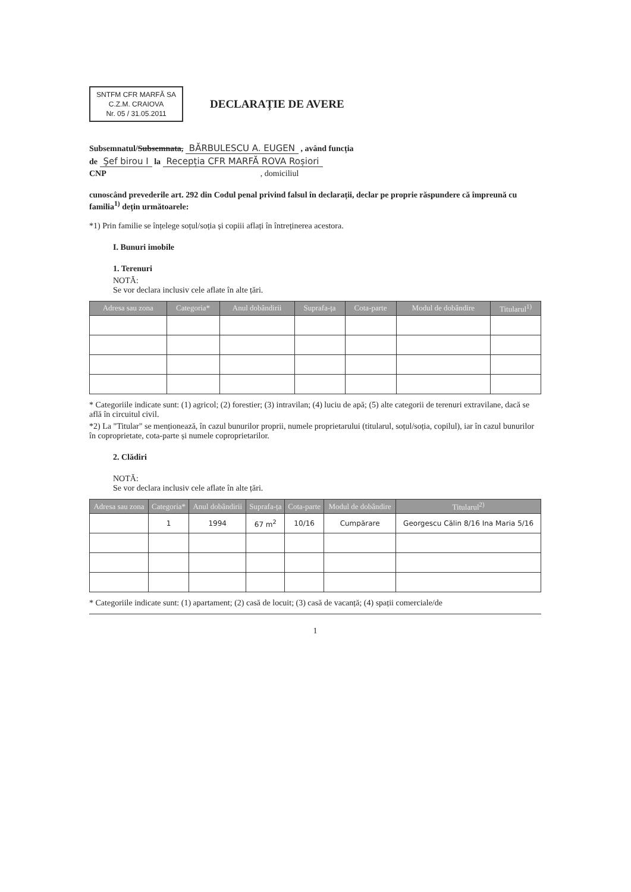SNTFM CFR MARFĂ SA
C.Z.M. CRAIOVA
Nr. 05 / 31.05.2011
DECLARAȚIE DE AVERE
Subsemnatul/Subsemnata, BĂRBULESCU A. EUGEN , având funcția
de Şef birou I la Recepția CFR MARFĂ ROVA Roșiori
CNP , domiciliul
cunoscând prevederile art. 292 din Codul penal privind falsul în declarații, declar pe proprie răspundere că împreună cu familia<sup>1)</sup> dețin următoarele:
*1) Prin familie se înțelege soțul/soția și copiii aflați în întreținerea acestora.
I. Bunuri imobile
1. Terenuri
NOTĂ:
Se vor declara inclusiv cele aflate în alte țări.
| Adresa sau zona | Categoria* | Anul dobândirii | Suprafa-ța | Cota-parte | Modul de dobândire | Titularul<sup>1)</sup> |
| --- | --- | --- | --- | --- | --- | --- |
* Categoriile indicate sunt: (1) agricol; (2) forestier; (3) intravilan; (4) luciu de apă; (5) alte categorii de terenuri extravilane, dacă se află în circuitul civil.
*2) La "Titular" se menționează, în cazul bunurilor proprii, numele proprietarului (titularul, soțul/soția, copilul), iar în cazul bunurilor în coproprietate, cota-parte și numele coproprietarilor.
2. Clădiri
NOTĂ:
Se vor declara inclusiv cele aflate în alte țări.
| Adresa sau zona | Categoria* | Anul dobândirii | Suprafa-ța | Cota-parte | Modul de dobândire | Titularul<sup>2)</sup> |
| --- | --- | --- | --- | --- | --- | --- |
| | 1 | 1994 | 67 m<sup>2</sup> | 10/16 | Cumpărare | Georgescu Călin 8/16 Ina Maria 5/16 |
* Categoriile indicate sunt: (1) apartament; (2) casă de locuit; (3) casă de vacanță; (4) spații comerciale/de
1